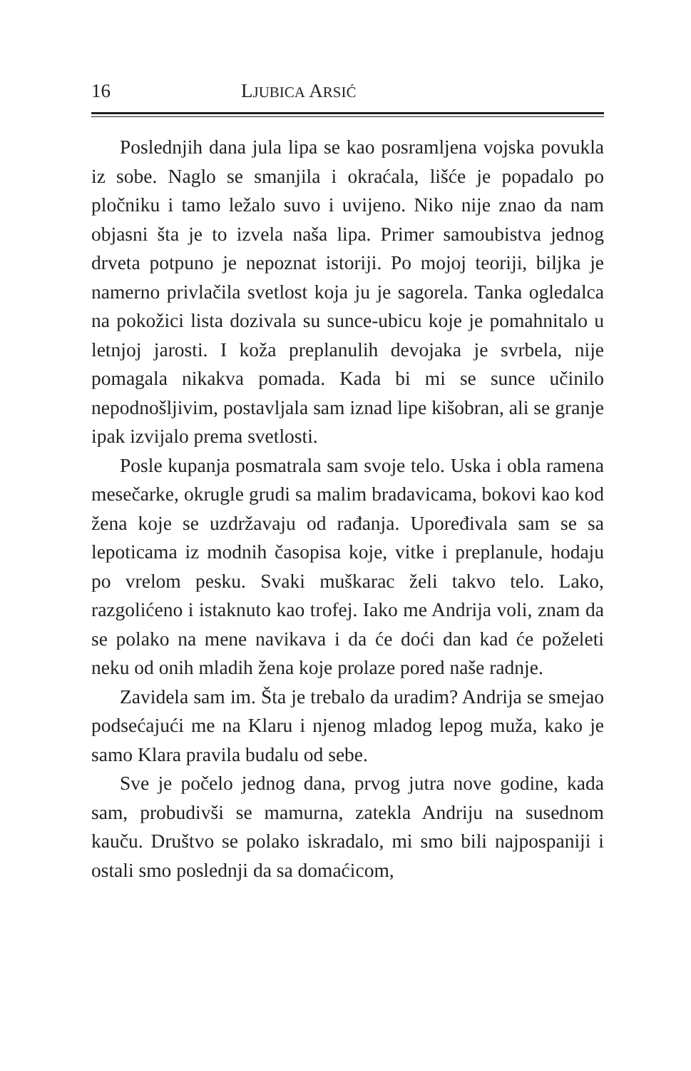16 LJUBICA ARSIĆ
Poslednjih dana jula lipa se kao posramljena vojska povukla iz sobe. Naglo se smanjila i okraćala, lišće je popadalo po pločniku i tamo ležalo suvo i uvijeno. Niko nije znao da nam objasni šta je to izvela naša lipa. Primer samoubistva jednog drveta potpuno je nepoznat istoriji. Po mojoj teoriji, biljka je namerno privlačila svetlost koja ju je sagorela. Tanka ogledalca na pokožici lista dozivala su sunce-ubicu koje je pomahnitalo u letnjoj jarosti. I koža preplanulih devojaka je svrbela, nije pomagala nikakva pomada. Kada bi mi se sunce učinilo nepodnošljivim, postavljala sam iznad lipe kišobran, ali se granje ipak izvijalo prema svetlosti.
Posle kupanja posmatrala sam svoje telo. Uska i obla ramena mesečarke, okrugle grudi sa malim bradavicama, bokovi kao kod žena koje se uzdržavaju od rađanja. Upoređivala sam se sa lepoticama iz modnih časopisa koje, vitke i preplanule, hodaju po vrelom pesku. Svaki muškarac želi takvo telo. Lako, razgolićeno i istaknuto kao trofej. Iako me Andrija voli, znam da se polako na mene navikava i da će doći dan kad će poželeti neku od onih mladih žena koje prolaze pored naše radnje.
Zavidela sam im. Šta je trebalo da uradim? Andrija se smejao podsećajući me na Klaru i njenog mladog lepog muža, kako je samo Klara pravila budalu od sebe.
Sve je počelo jednog dana, prvog jutra nove godine, kada sam, probudivši se mamurna, zatekla Andriju na susednom kauču. Društvo se polako iskradalo, mi smo bili najpospaniji i ostali smo poslednji da sa domaćicom,